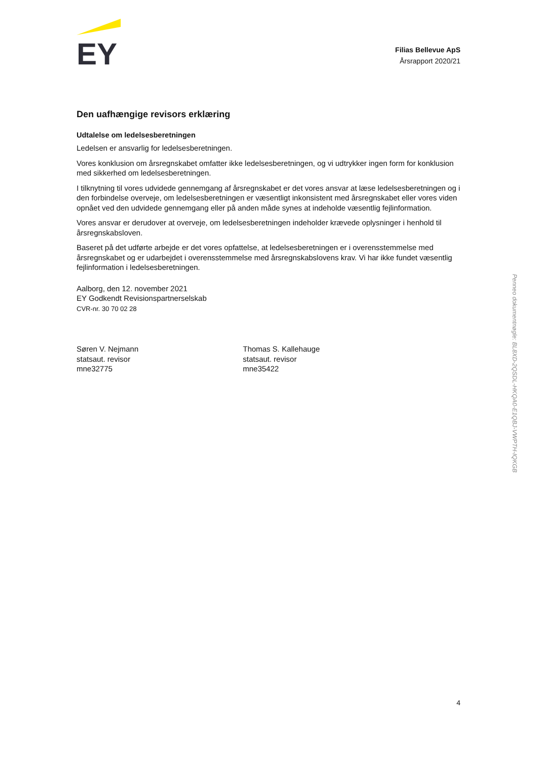EY
Filias Bellevue ApS
Årsrapport 2020/21
Den uafhængige revisors erklæring
Udtalelse om ledelsesberetningen
Ledelsen er ansvarlig for ledelsesberetningen.
Vores konklusion om årsregnskabet omfatter ikke ledelsesberetningen, og vi udtrykker ingen form for konklusion med sikkerhed om ledelsesberetningen.
I tilknytning til vores udvidede gennemgang af årsregnskabet er det vores ansvar at læse ledelsesberetningen og i den forbindelse overveje, om ledelsesberetningen er væsentligt inkonsistent med årsregnskabet eller vores viden opnået ved den udvidede gennemgang eller på anden måde synes at indeholde væsentlig fejlinformation.
Vores ansvar er derudover at overveje, om ledelsesberetningen indeholder krævede oplysninger i henhold til årsregnskabsloven.
Baseret på det udførte arbejde er det vores opfattelse, at ledelsesberetningen er i overensstemmelse med årsregnskabet og er udarbejdet i overensstemmelse med årsregnskabslovens krav. Vi har ikke fundet væsentlig fejlinformation i ledelsesberetningen.
Aalborg, den 12. november 2021
EY Godkendt Revisionspartnerselskab
CVR-nr. 30 70 02 28
Søren V. Nejmann
statsaut. revisor
mne32775
Thomas S. Kallehauge
statsaut. revisor
mne35422
4
Penneo dokumentnøgle: BL8XD-2QSDL-HKQA0-E1QBJ-VWPTH-IQKGB